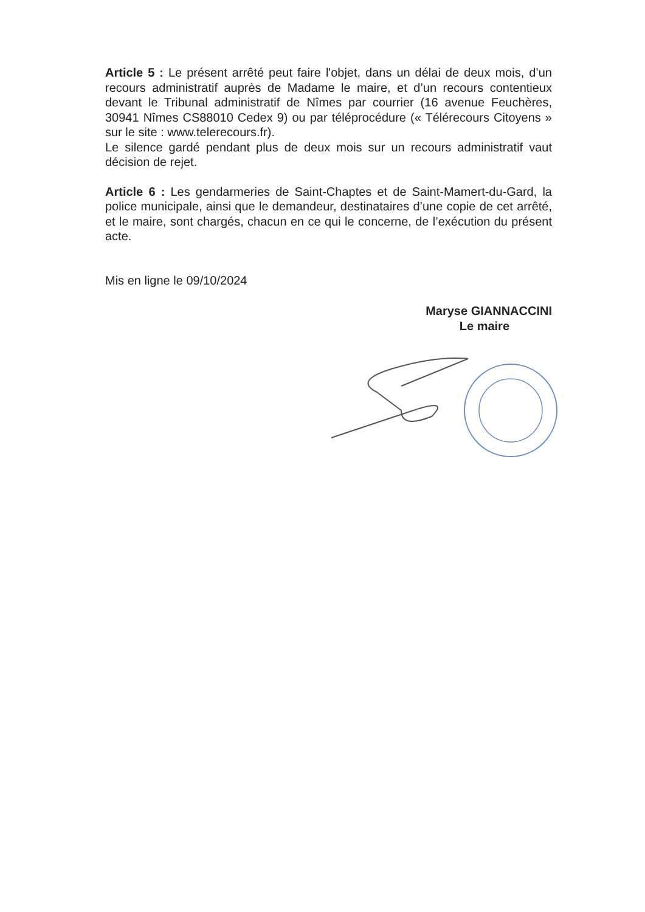Article 5 : Le présent arrêté peut faire l'objet, dans un délai de deux mois, d’un recours administratif auprès de Madame le maire, et d’un recours contentieux devant le Tribunal administratif de Nîmes par courrier (16 avenue Feuchères, 30941 Nîmes CS88010 Cedex 9) ou par téléprocédure (« Télérecours Citoyens » sur le site : www.telerecours.fr).
Le silence gardé pendant plus de deux mois sur un recours administratif vaut décision de rejet.
Article 6 : Les gendarmeries de Saint-Chaptes et de Saint-Mamert-du-Gard, la police municipale, ainsi que le demandeur, destinataires d’une copie de cet arrêté, et le maire, sont chargés, chacun en ce qui le concerne, de l’exécution du présent acte.
Mis en ligne le 09/10/2024
Maryse GIANNACCINI
Le maire